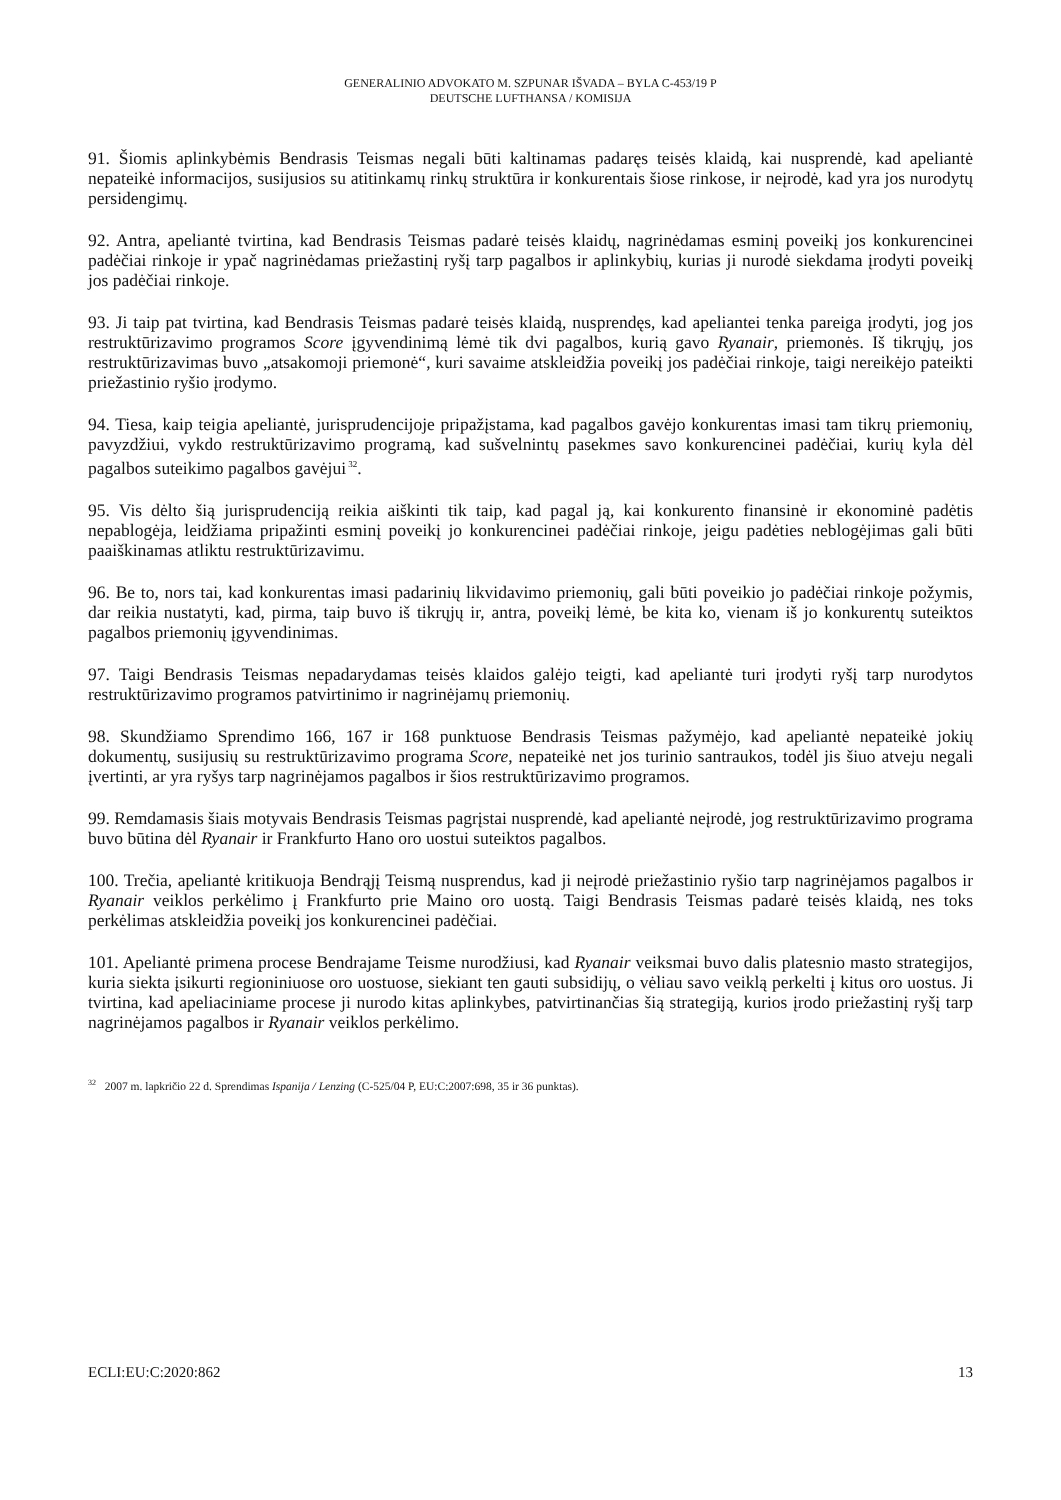GENERALINIO ADVOKATO M. SZPUNAR IŠVADA – BYLA C-453/19 P
DEUTSCHE LUFTHANSA / KOMISIJA
91. Šiomis aplinkybėmis Bendrasis Teismas negali būti kaltinamas padaręs teisės klaidą, kai nusprendė, kad apeliantė nepateikė informacijos, susijusios su atitinkamų rinkų struktūra ir konkurentais šiose rinkose, ir neįrodė, kad yra jos nurodytų persidengimų.
92. Antra, apeliantė tvirtina, kad Bendrasis Teismas padarė teisės klaidų, nagrinėdamas esminį poveikį jos konkurencinei padėčiai rinkoje ir ypač nagrinėdamas priežastinį ryšį tarp pagalbos ir aplinkybių, kurias ji nurodė siekdama įrodyti poveikį jos padėčiai rinkoje.
93. Ji taip pat tvirtina, kad Bendrasis Teismas padarė teisės klaidą, nusprendęs, kad apeliantei tenka pareiga įrodyti, jog jos restruktūrizavimo programos Score įgyvendinimą lėmė tik dvi pagalbos, kurią gavo Ryanair, priemonės. Iš tikrųjų, jos restruktūrizavimas buvo „atsakomoji priemonė“, kuri savaime atskleidžia poveikį jos padėčiai rinkoje, taigi nereikėjo pateikti priežastinio ryšio įrodymo.
94. Tiesa, kaip teigia apeliantė, jurisprudencijoje pripažįstama, kad pagalbos gavėjo konkurentas imasi tam tikrų priemonių, pavyzdžiui, vykdo restruktūrizavimo programą, kad sušvelnintų pasekmes savo konkurencinei padėčiai, kurių kyla dėl pagalbos suteikimo pagalbos gavėjui<sup>32</sup>.
95. Vis dėlto šią jurisprudenciją reikia aiškinti tik taip, kad pagal ją, kai konkurento finansinė ir ekonominė padėtis nepablogėja, leidžiama pripažinti esminį poveikį jo konkurencinei padėčiai rinkoje, jeigu padėties neblogėjimas gali būti paaiškinamas atliktu restruktūrizavimu.
96. Be to, nors tai, kad konkurentas imasi padarinių likvidavimo priemonių, gali būti poveikio jo padėčiai rinkoje požymis, dar reikia nustatyti, kad, pirma, taip buvo iš tikrųjų ir, antra, poveikį lėmė, be kita ko, vienam iš jo konkurentų suteiktos pagalbos priemonių įgyvendinimas.
97. Taigi Bendrasis Teismas nepadarydamas teisės klaidos galėjo teigti, kad apeliantė turi įrodyti ryšį tarp nurodytos restruktūrizavimo programos patvirtinimo ir nagrinėjamų priemonių.
98. Skundžiamo Sprendimo 166, 167 ir 168 punktuose Bendrasis Teismas pažymėjo, kad apeliantė nepateikė jokių dokumentų, susijusių su restruktūrizavimo programa Score, nepateikė net jos turinio santraukos, todėl jis šiuo atveju negali įvertinti, ar yra ryšys tarp nagrinėjamos pagalbos ir šios restruktūrizavimo programos.
99. Remdamasis šiais motyvais Bendrasis Teismas pagrįstai nusprendė, kad apeliantė neįrodė, jog restruktūrizavimo programa buvo būtina dėl Ryanair ir Frankfurto Hano oro uostui suteiktos pagalbos.
100. Trečia, apeliantė kritikuoja Bendrąjį Teismą nusprendus, kad ji neįrodė priežastinio ryšio tarp nagrinėjamos pagalbos ir Ryanair veiklos perkėlimo į Frankfurto prie Maino oro uostą. Taigi Bendrasis Teismas padarė teisės klaidą, nes toks perkėlimas atskleidžia poveikį jos konkurencinei padėčiai.
101. Apeliantė primena procese Bendrajame Teisme nurodžiusi, kad Ryanair veiksmai buvo dalis platesnio masto strategijos, kuria siekta įsikurti regioniniuose oro uostuose, siekiant ten gauti subsidijų, o vėliau savo veiklą perkelti į kitus oro uostus. Ji tvirtina, kad apeliaciniame procese ji nurodo kitas aplinkybes, patvirtinančias šią strategiją, kurios įrodo priežastinį ryšį tarp nagrinėjamos pagalbos ir Ryanair veiklos perkėlimo.
<sup>32</sup> 2007 m. lapkričio 22 d. Sprendimas Ispanija / Lenzing (C-525/04 P, EU:C:2007:698, 35 ir 36 punktas).
ECLI:EU:C:2020:862 13